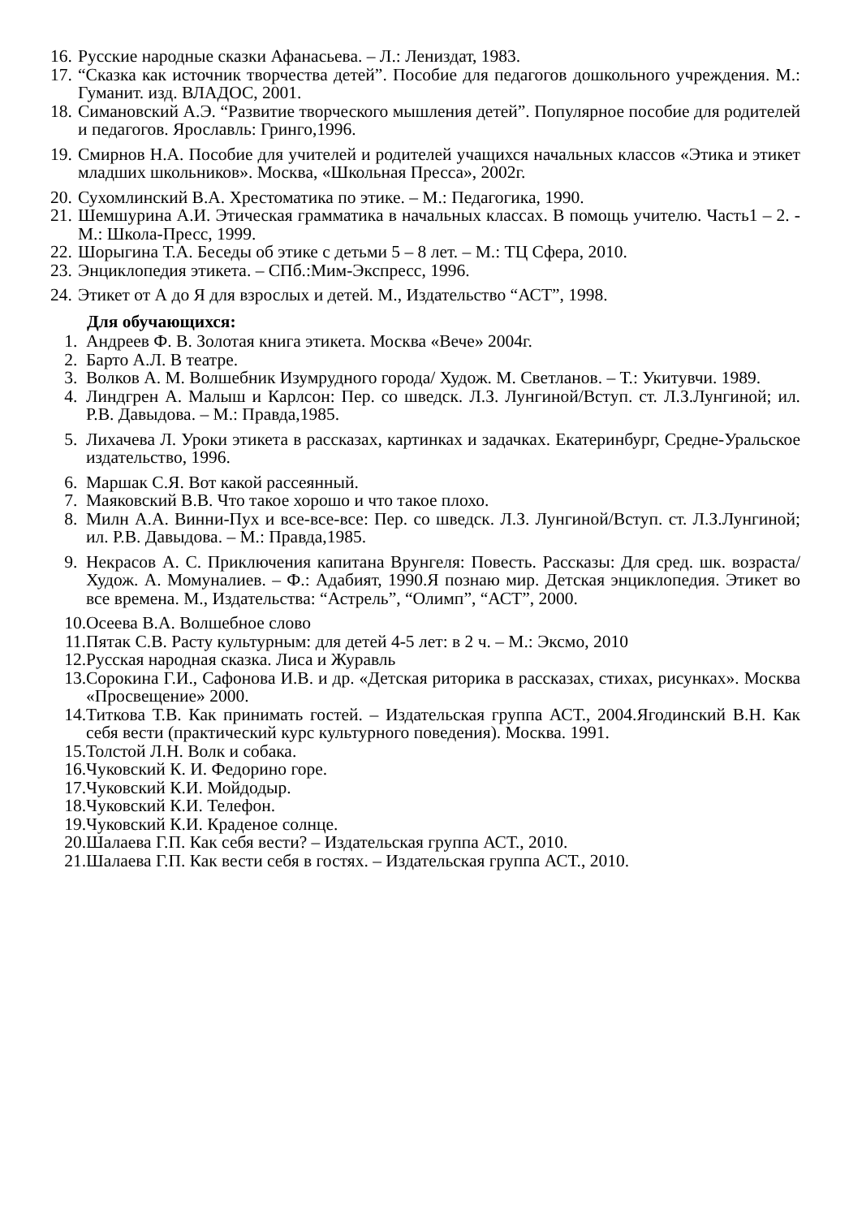16. Русские народные сказки Афанасьева. – Л.: Лениздат, 1983.
17. “Сказка как источник творчества детей”. Пособие для педагогов дошкольного учреждения. М.: Гуманит. изд. ВЛАДОС, 2001.
18. Симановский А.Э. “Развитие творческого мышления детей”. Популярное пособие для родителей и педагогов. Ярославль: Гринго,1996.
19. Смирнов Н.А. Пособие для учителей и родителей учащихся начальных классов «Этика и этикет младших школьников». Москва, «Школьная Пресса», 2002г.
20. Сухомлинский В.А. Хрестоматика по этике. – М.: Педагогика, 1990.
21. Шемшурина А.И. Этическая грамматика в начальных классах. В помощь учителю. Часть1 – 2. - М.: Школа-Пресс, 1999.
22. Шорыгина Т.А. Беседы об этике с детьми 5 – 8 лет. – М.: ТЦ Сфера, 2010.
23. Энциклопедия этикета. – СПб.:Мим-Экспресс, 1996.
24. Этикет от А до Я для взрослых и детей. М., Издательство “АСТ”, 1998.
Для обучающихся:
1. Андреев Ф. В. Золотая книга этикета. Москва «Вече» 2004г.
2. Барто А.Л. В театре.
3. Волков А. М. Волшебник Изумрудного города/ Худож. М. Светланов. – Т.: Укитувчи. 1989.
4. Линдгрен А. Малыш и Карлсон: Пер. со шведск. Л.З. Лунгиной/Вступ. ст. Л.З.Лунгиной; ил. Р.В. Давыдова. – М.: Правда,1985.
5. Лихачева Л. Уроки этикета в рассказах, картинках и задачках. Екатеринбург, Средне-Уральское издательство, 1996.
6. Маршак С.Я. Вот какой рассеянный.
7. Маяковский В.В. Что такое хорошо и что такое плохо.
8. Милн А.А. Винни-Пух и все-все-все: Пер. со шведск. Л.З. Лунгиной/Вступ. ст. Л.З.Лунгиной; ил. Р.В. Давыдова. – М.: Правда,1985.
9. Некрасов А. С. Приключения капитана Врунгеля: Повесть. Рассказы: Для сред. шк. возраста/Худож. А. Момуналиев. – Ф.: Адабият, 1990.Я познаю мир. Детская энциклопедия. Этикет во все времена. М., Издательства: “Астрель”, “Олимп”, “АСТ”, 2000.
10. Осеева В.А. Волшебное слово
11. Пятак С.В. Расту культурным: для детей 4-5 лет: в 2 ч. – М.: Эксмо, 2010
12. Русская народная сказка. Лиса и Журавль
13. Сорокина Г.И., Сафонова И.В. и др. «Детская риторика в рассказах, стихах, рисунках». Москва «Просвещение» 2000.
14. Титкова Т.В. Как принимать гостей. – Издательская группа АСТ., 2004.Ягодинский В.Н. Как себя вести (практический курс культурного поведения). Москва. 1991.
15. Толстой Л.Н. Волк и собака.
16. Чуковский К. И. Федорино горе.
17. Чуковский К.И. Мойдодыр.
18. Чуковский К.И. Телефон.
19. Чуковский К.И. Краденое солнце.
20. Шалаева Г.П. Как себя вести? – Издательская группа АСТ., 2010.
21. Шалаева Г.П. Как вести себя в гостях. – Издательская группа АСТ., 2010.